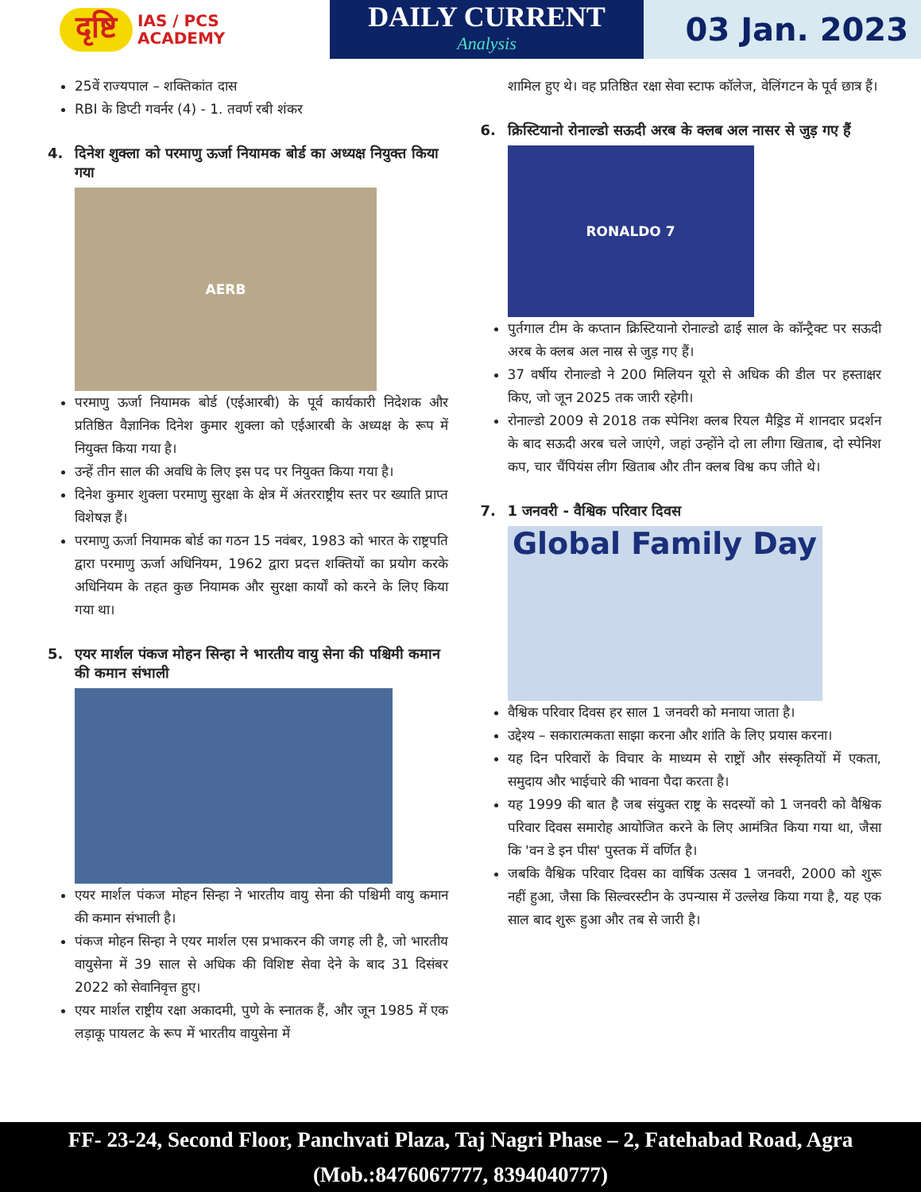दृष्टि IAS / PCS
ACADEMY
DAILY CURRENT
Analysis
03 Jan. 2023
25वें राज्यपाल – शक्तिकांत दास
RBI के डिप्टी गवर्नर (4) - 1. तवर्ण रबी शंकर
4. दिनेश शुक्ला को परमाणु ऊर्जा नियामक बोर्ड का अध्यक्ष नियुक्त किया गया
AERB
परमाणु ऊर्जा नियामक बोर्ड (एईआरबी) के पूर्व कार्यकारी निदेशक और प्रतिष्ठित वैज्ञानिक दिनेश कुमार शुक्ला को एईआरबी के अध्यक्ष के रूप में नियुक्त किया गया है।
उन्हें तीन साल की अवधि के लिए इस पद पर नियुक्त किया गया है।
दिनेश कुमार शुक्ला परमाणु सुरक्षा के क्षेत्र में अंतरराष्ट्रीय स्तर पर ख्याति प्राप्त विशेषज्ञ हैं।
परमाणु ऊर्जा नियामक बोर्ड का गठन 15 नवंबर, 1983 को भारत के राष्ट्रपति द्वारा परमाणु ऊर्जा अधिनियम, 1962 द्वारा प्रदत्त शक्तियों का प्रयोग करके अधिनियम के तहत कुछ नियामक और सुरक्षा कार्यों को करने के लिए किया गया था।
5. एयर मार्शल पंकज मोहन सिन्हा ने भारतीय वायु सेना की पश्चिमी कमान की कमान संभाली
एयर मार्शल पंकज मोहन सिन्हा ने भारतीय वायु सेना की पश्चिमी वायु कमान की कमान संभाली है।
पंकज मोहन सिन्हा ने एयर मार्शल एस प्रभाकरन की जगह ली है, जो भारतीय वायुसेना में 39 साल से अधिक की विशिष्ट सेवा देने के बाद 31 दिसंबर 2022 को सेवानिवृत्त हुए।
एयर मार्शल राष्ट्रीय रक्षा अकादमी, पुणे के स्नातक हैं, और जून 1985 में एक लड़ाकू पायलट के रूप में भारतीय वायुसेना में
शामिल हुए थे। वह प्रतिष्ठित रक्षा सेवा स्टाफ कॉलेज, वेलिंगटन के पूर्व छात्र हैं।
6. क्रिस्टियानो रोनाल्डो सऊदी अरब के क्लब अल नासर से जुड़ गए हैं
RONALDO 7
पुर्तगाल टीम के कप्तान क्रिस्टियानो रोनाल्डो ढाई साल के कॉन्ट्रैक्ट पर सऊदी अरब के क्लब अल नास्र से जुड़ गए हैं।
37 वर्षीय रोनाल्डो ने 200 मिलियन यूरो से अधिक की डील पर हस्ताक्षर किए, जो जून 2025 तक जारी रहेगी।
रोनाल्डो 2009 से 2018 तक स्पेनिश क्लब रियल मैड्रिड में शानदार प्रदर्शन के बाद सऊदी अरब चले जाएंगे, जहां उन्होंने दो ला लीगा खिताब, दो स्पेनिश कप, चार चैंपियंस लीग खिताब और तीन क्लब विश्व कप जीते थे।
7. 1 जनवरी - वैश्विक परिवार दिवस
Global Family Day
वैश्विक परिवार दिवस हर साल 1 जनवरी को मनाया जाता है।
उद्देश्य – सकारात्मकता साझा करना और शांति के लिए प्रयास करना।
यह दिन परिवारों के विचार के माध्यम से राष्ट्रों और संस्कृतियों में एकता, समुदाय और भाईचारे की भावना पैदा करता है।
यह 1999 की बात है जब संयुक्त राष्ट्र के सदस्यों को 1 जनवरी को वैश्विक परिवार दिवस समारोह आयोजित करने के लिए आमंत्रित किया गया था, जैसा कि 'वन डे इन पीस' पुस्तक में वर्णित है।
जबकि वैश्विक परिवार दिवस का वार्षिक उत्सव 1 जनवरी, 2000 को शुरू नहीं हुआ, जैसा कि सिल्वरस्टीन के उपन्यास में उल्लेख किया गया है, यह एक साल बाद शुरू हुआ और तब से जारी है।
FF- 23-24, Second Floor, Panchvati Plaza, Taj Nagri Phase – 2, Fatehabad Road, Agra
(Mob.:8476067777, 8394040777)